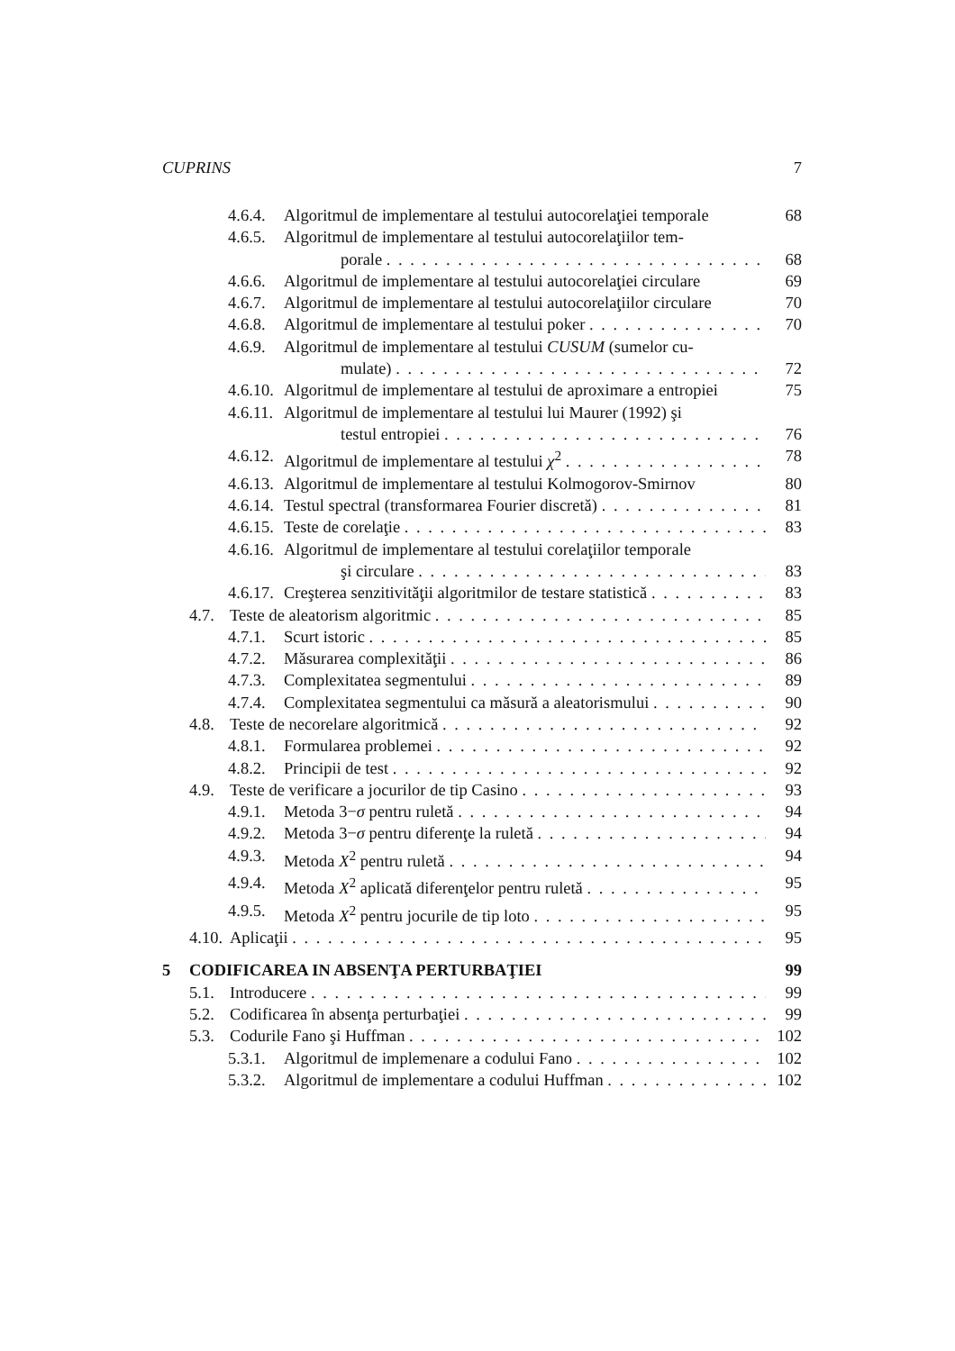CUPRINS 7
4.6.4. Algoritmul de implementare al testului autocorelaţiei temporale 68
4.6.5. Algoritmul de implementare al testului autocorelaţiilor tem-
porale 68
4.6.6. Algoritmul de implementare al testului autocorelaţiei circulare 69
4.6.7. Algoritmul de implementare al testului autocorelaţiilor circulare 70
4.6.8. Algoritmul de implementare al testului poker 70
4.6.9. Algoritmul de implementare al testului CUSUM (sumelor cu-
mulate) 72
4.6.10. Algoritmul de implementare al testului de aproximare a entropiei 75
4.6.11. Algoritmul de implementare al testului lui Maurer (1992) şi
testul entropiei 76
4.6.12. Algoritmul de implementare al testului χ<sup>2</sup> 78
4.6.13. Algoritmul de implementare al testului Kolmogorov-Smirnov 80
4.6.14. Testul spectral (transformarea Fourier discretă) 81
4.6.15. Teste de corelaţie 83
4.6.16. Algoritmul de implementare al testului corelaţiilor temporale
şi circulare 83
4.6.17. Creşterea senzitivităţii algoritmilor de testare statistică 83
4.7. Teste de aleatorism algoritmic 85
4.7.1. Scurt istoric 85
4.7.2. Măsurarea complexităţii 86
4.7.3. Complexitatea segmentului 89
4.7.4. Complexitatea segmentului ca măsură a aleatorismului 90
4.8. Teste de necorelare algoritmică 92
4.8.1. Formularea problemei 92
4.8.2. Principii de test 92
4.9. Teste de verificare a jocurilor de tip Casino 93
4.9.1. Metoda 3−σ pentru ruletă 94
4.9.2. Metoda 3−σ pentru diferenţe la ruletă 94
4.9.3. Metoda X<sup>2</sup> pentru ruletă 94
4.9.4. Metoda X<sup>2</sup> aplicată diferenţelor pentru ruletă 95
4.9.5. Metoda X<sup>2</sup> pentru jocurile de tip loto 95
4.10. Aplicaţii 95
5 CODIFICAREA IN ABSENŢA PERTURBAŢIEI 99
5.1. Introducere 99
5.2. Codificarea în absenţa perturbaţiei 99
5.3. Codurile Fano şi Huffman 102
5.3.1. Algoritmul de implemenare a codului Fano 102
5.3.2. Algoritmul de implementare a codului Huffman 102